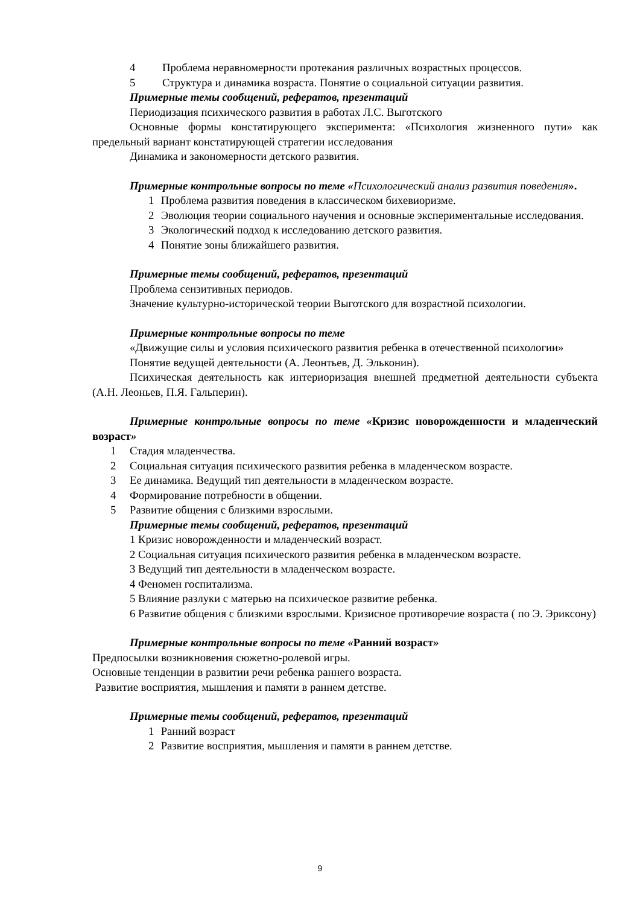4 Проблема неравномерности протекания различных возрастных процессов.
5 Структура и динамика возраста. Понятие о социальной ситуации развития.
Примерные темы сообщений, рефератов, презентаций
Периодизация психического развития в работах Л.С. Выготского
Основные формы констатирующего эксперимента: «Психология жизненного пути» как предельный вариант констатирующей стратегии исследования
Динамика и закономерности детского развития.
Примерные контрольные вопросы по теме «Психологический анализ развития поведения».
1 Проблема развития поведения в классическом бихевиоризме.
2 Эволюция теории социального научения и основные экспериментальные исследования.
3 Экологический подход к исследованию детского развития.
4 Понятие зоны ближайшего развития.
Примерные темы сообщений, рефератов, презентаций
Проблема сензитивных периодов.
Значение культурно-исторической теории Выготского для возрастной психологии.
Примерные контрольные вопросы по теме
«Движущие силы и условия психического развития ребенка в отечественной психологии»
Понятие ведущей деятельности (А. Леонтьев, Д. Эльконин).
Психическая деятельность как интериоризация внешней предметной деятельности субъекта (А.Н. Леоньев, П.Я. Гальперин).
Примерные контрольные вопросы по теме «Кризис новорожденности и младенческий возраст»
1 Стадия младенчества.
2 Социальная ситуация психического развития ребенка в младенческом возрасте.
3 Ее динамика. Ведущий тип деятельности в младенческом возрасте.
4 Формирование потребности в общении.
5 Развитие общения с близкими взрослыми.
Примерные темы сообщений, рефератов, презентаций
1 Кризис новорожденности и младенческий возраст.
2 Социальная ситуация психического развития ребенка в младенческом возрасте.
3 Ведущий тип деятельности в младенческом возрасте.
4 Феномен госпитализма.
5 Влияние разлуки с матерью на психическое развитие ребенка.
6 Развитие общения с близкими взрослыми. Кризисное противоречие возраста ( по Э. Эриксону)
Примерные контрольные вопросы по теме «Ранний возраст»
Предпосылки возникновения сюжетно-ролевой игры.
Основные тенденции в развитии речи ребенка раннего возраста.
Развитие восприятия, мышления и памяти в раннем детстве.
Примерные темы сообщений, рефератов, презентаций
1 Ранний возраст
2 Развитие восприятия, мышления и памяти в раннем детстве.
9